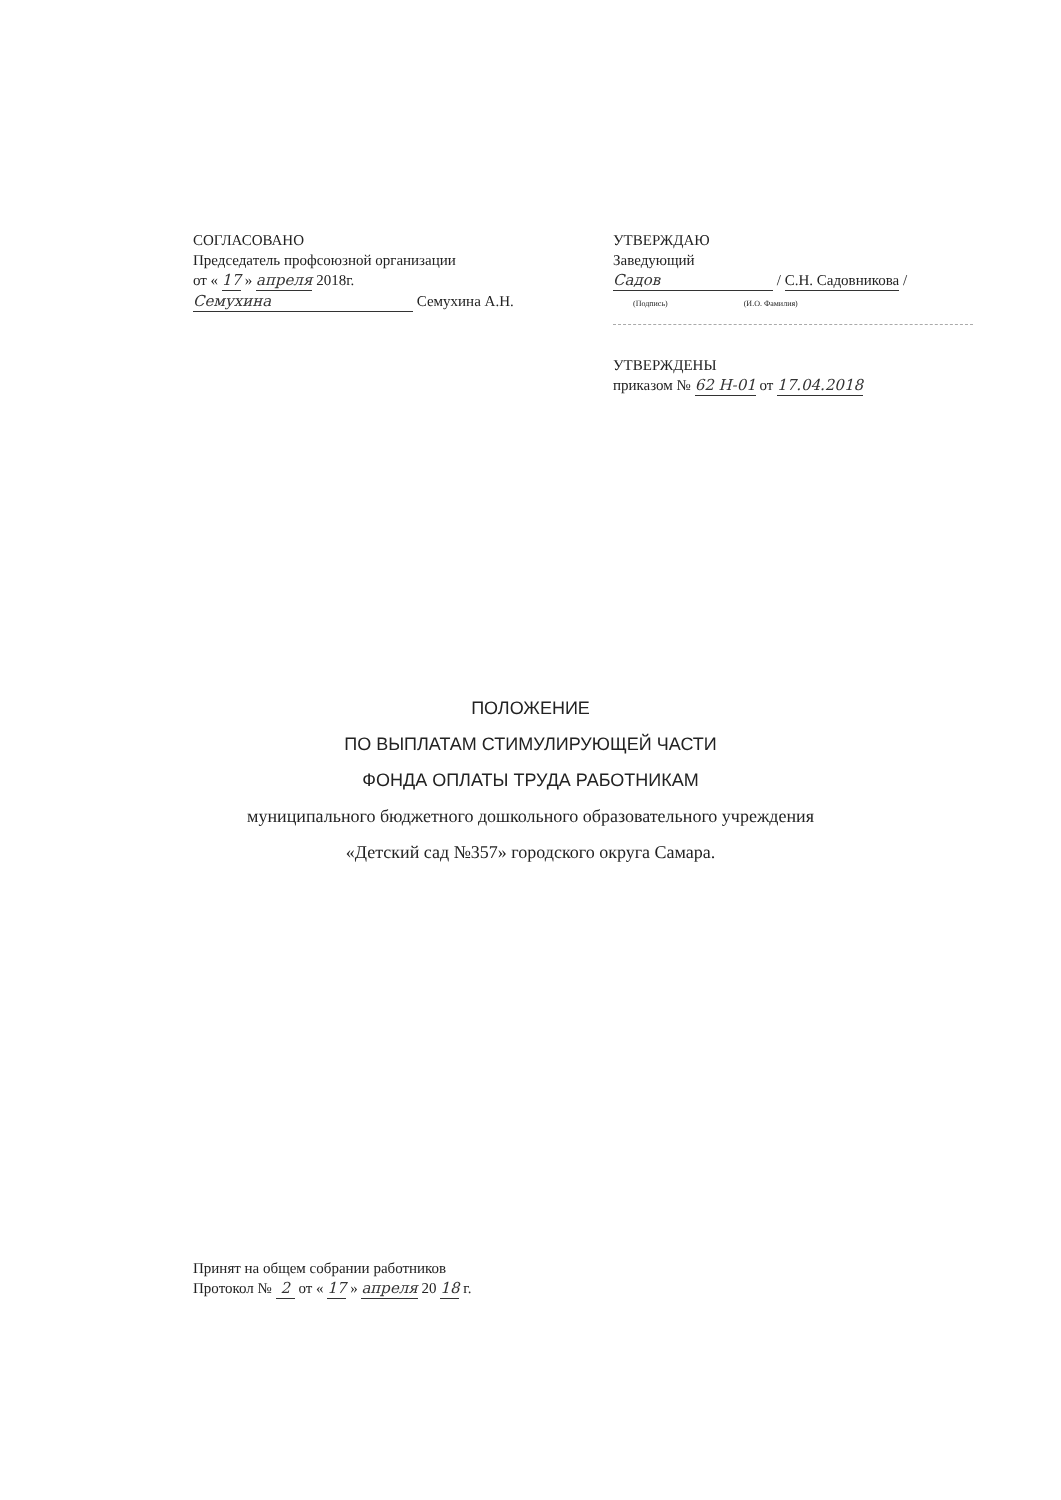СОГЛАСОВАНО
Председатель профсоюзной организации
от « 17 » апреля 2018г.
Семухина Семухина А.Н.
УТВЕРЖДАЮ
Заведующий
Садов / С.Н. Садовникова /
(Подпись) (И.О. Фамилия)
УТВЕРЖДЕНЫ
приказом № 62 Н-01 от 17.04.2018
ПОЛОЖЕНИЕ
ПО ВЫПЛАТАМ СТИМУЛИРУЮЩЕЙ ЧАСТИ
ФОНДА ОПЛАТЫ ТРУДА РАБОТНИКАМ
муниципального бюджетного дошкольного образовательного учреждения
«Детский сад №357» городского округа Самара.
Принят на общем собрании работников
Протокол № 2 от « 17 » апреля 20 18 г.